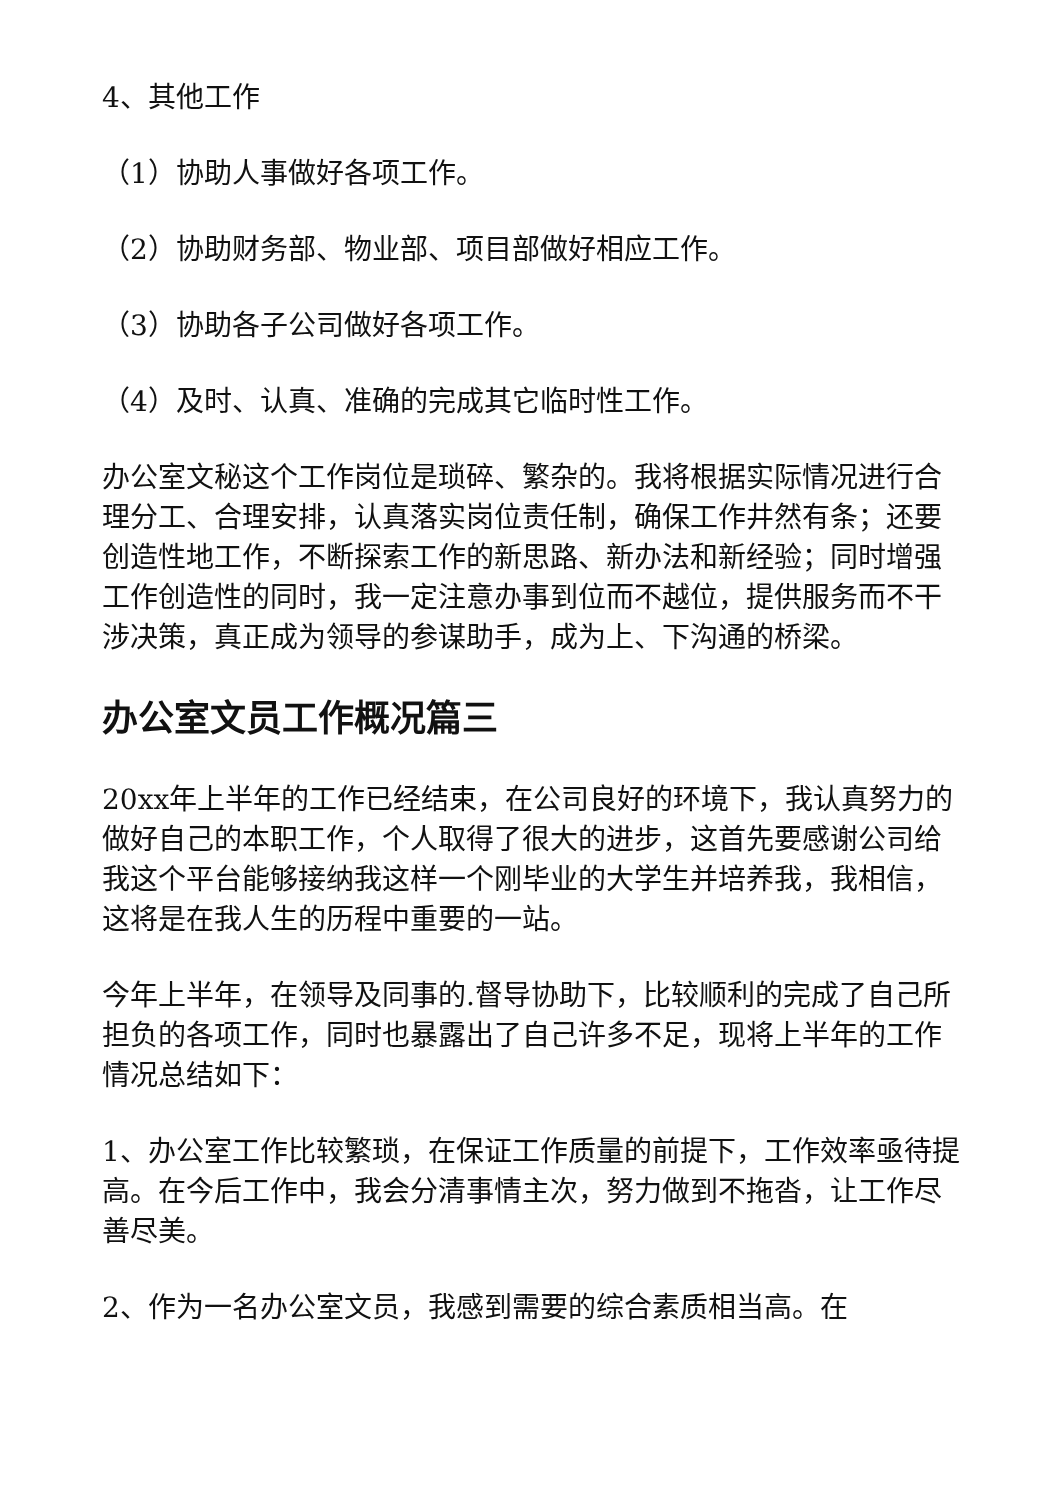4、其他工作
（1）协助人事做好各项工作。
（2）协助财务部、物业部、项目部做好相应工作。
（3）协助各子公司做好各项工作。
（4）及时、认真、准确的完成其它临时性工作。
办公室文秘这个工作岗位是琐碎、繁杂的。我将根据实际情况进行合理分工、合理安排，认真落实岗位责任制，确保工作井然有条；还要创造性地工作，不断探索工作的新思路、新办法和新经验；同时增强工作创造性的同时，我一定注意办事到位而不越位，提供服务而不干涉决策，真正成为领导的参谋助手，成为上、下沟通的桥梁。
办公室文员工作概况篇三
20xx年上半年的工作已经结束，在公司良好的环境下，我认真努力的做好自己的本职工作，个人取得了很大的进步，这首先要感谢公司给我这个平台能够接纳我这样一个刚毕业的大学生并培养我，我相信，这将是在我人生的历程中重要的一站。
今年上半年，在领导及同事的.督导协助下，比较顺利的完成了自己所担负的各项工作，同时也暴露出了自己许多不足，现将上半年的工作情况总结如下：
1、办公室工作比较繁琐，在保证工作质量的前提下，工作效率亟待提高。在今后工作中，我会分清事情主次，努力做到不拖沓，让工作尽善尽美。
2、作为一名办公室文员，我感到需要的综合素质相当高。在